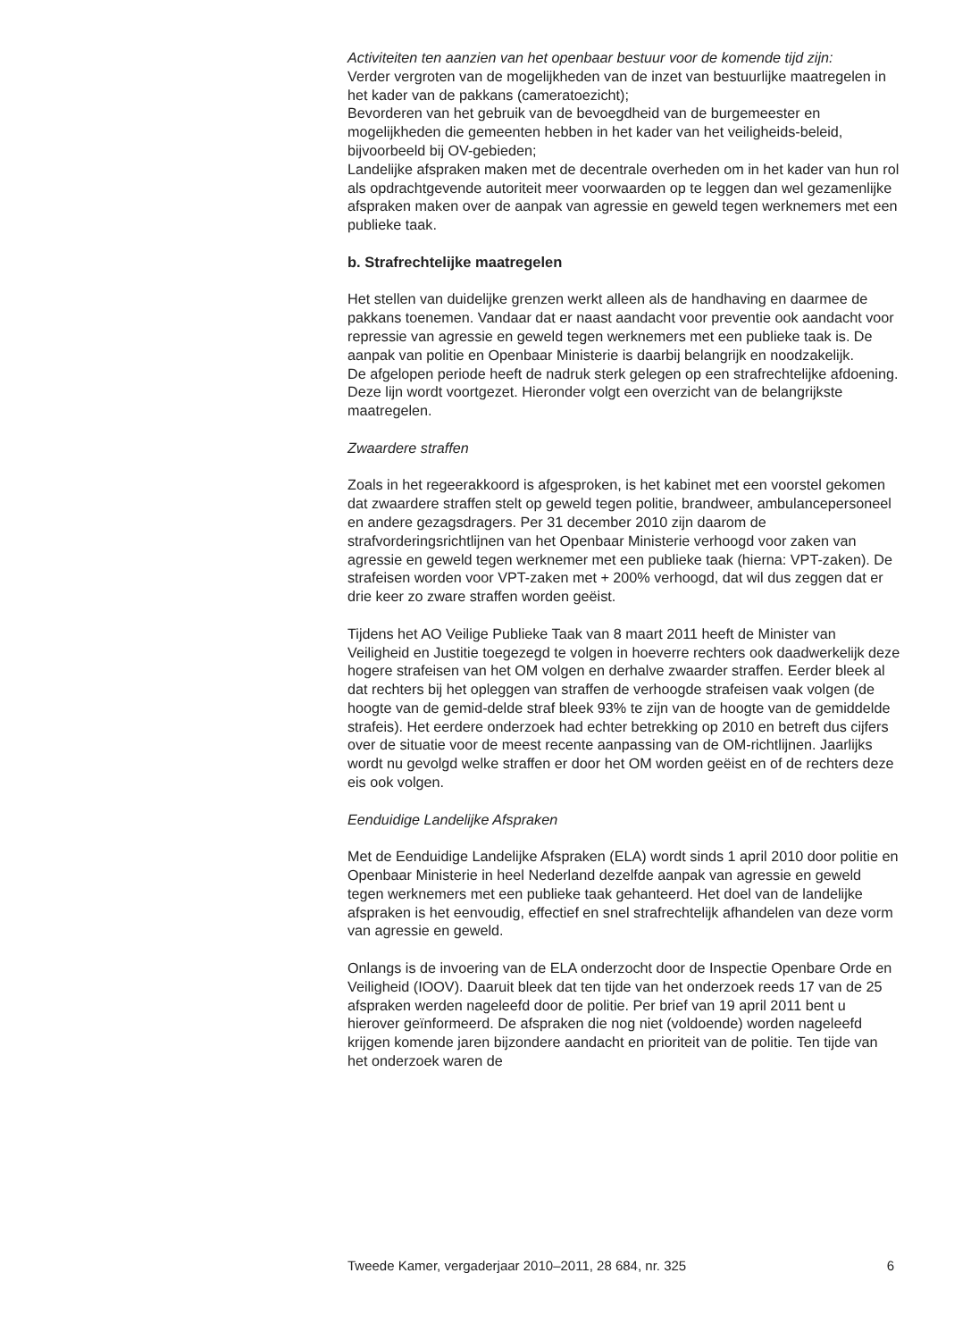Activiteiten ten aanzien van het openbaar bestuur voor de komende tijd zijn:
Verder vergroten van de mogelijkheden van de inzet van bestuurlijke maatregelen in het kader van de pakkans (cameratoezicht);
Bevorderen van het gebruik van de bevoegdheid van de burgemeester en mogelijkheden die gemeenten hebben in het kader van het veiligheids-beleid, bijvoorbeeld bij OV-gebieden;
Landelijke afspraken maken met de decentrale overheden om in het kader van hun rol als opdrachtgevende autoriteit meer voorwaarden op te leggen dan wel gezamenlijke afspraken maken over de aanpak van agressie en geweld tegen werknemers met een publieke taak.
b. Strafrechtelijke maatregelen
Het stellen van duidelijke grenzen werkt alleen als de handhaving en daarmee de pakkans toenemen. Vandaar dat er naast aandacht voor preventie ook aandacht voor repressie van agressie en geweld tegen werknemers met een publieke taak is. De aanpak van politie en Openbaar Ministerie is daarbij belangrijk en noodzakelijk.
De afgelopen periode heeft de nadruk sterk gelegen op een strafrechtelijke afdoening. Deze lijn wordt voortgezet. Hieronder volgt een overzicht van de belangrijkste maatregelen.
Zwaardere straffen
Zoals in het regeerakkoord is afgesproken, is het kabinet met een voorstel gekomen dat zwaardere straffen stelt op geweld tegen politie, brandweer, ambulancepersoneel en andere gezagsdragers. Per 31 december 2010 zijn daarom de strafvorderingsrichtlijnen van het Openbaar Ministerie verhoogd voor zaken van agressie en geweld tegen werknemer met een publieke taak (hierna: VPT-zaken). De strafeisen worden voor VPT-zaken met + 200% verhoogd, dat wil dus zeggen dat er drie keer zo zware straffen worden geëist.
Tijdens het AO Veilige Publieke Taak van 8 maart 2011 heeft de Minister van Veiligheid en Justitie toegezegd te volgen in hoeverre rechters ook daadwerkelijk deze hogere strafeisen van het OM volgen en derhalve zwaarder straffen. Eerder bleek al dat rechters bij het opleggen van straffen de verhoogde strafeisen vaak volgen (de hoogte van de gemid-delde straf bleek 93% te zijn van de hoogte van de gemiddelde strafeis). Het eerdere onderzoek had echter betrekking op 2010 en betreft dus cijfers over de situatie voor de meest recente aanpassing van de OM-richtlijnen. Jaarlijks wordt nu gevolgd welke straffen er door het OM worden geëist en of de rechters deze eis ook volgen.
Eenduidige Landelijke Afspraken
Met de Eenduidige Landelijke Afspraken (ELA) wordt sinds 1 april 2010 door politie en Openbaar Ministerie in heel Nederland dezelfde aanpak van agressie en geweld tegen werknemers met een publieke taak gehanteerd. Het doel van de landelijke afspraken is het eenvoudig, effectief en snel strafrechtelijk afhandelen van deze vorm van agressie en geweld.
Onlangs is de invoering van de ELA onderzocht door de Inspectie Openbare Orde en Veiligheid (IOOV). Daaruit bleek dat ten tijde van het onderzoek reeds 17 van de 25 afspraken werden nageleefd door de politie. Per brief van 19 april 2011 bent u hierover geïnformeerd. De afspraken die nog niet (voldoende) worden nageleefd krijgen komende jaren bijzondere aandacht en prioriteit van de politie. Ten tijde van het onderzoek waren de
Tweede Kamer, vergaderjaar 2010–2011, 28 684, nr. 325 6